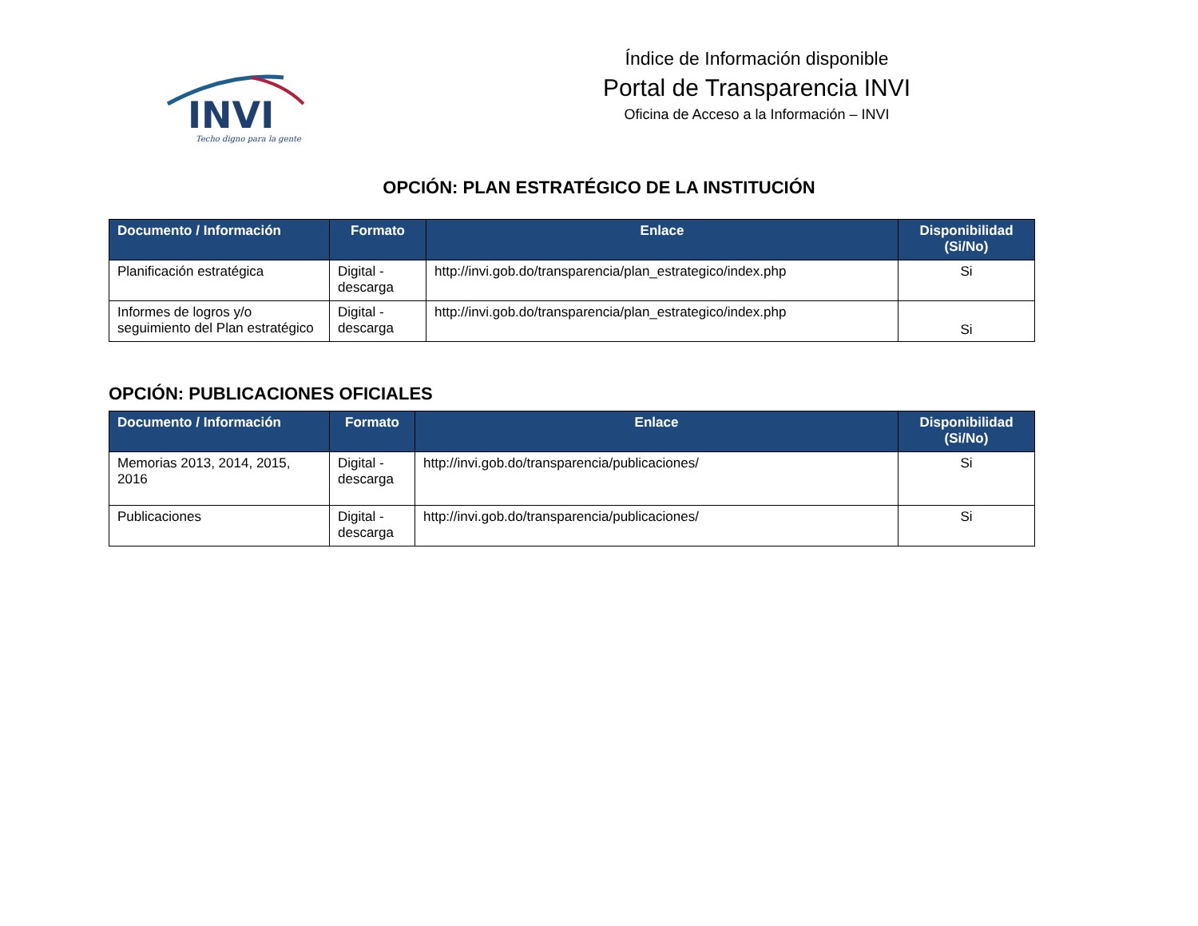INVI
Techo digno para la gente
Índice de Información disponible
Portal de Transparencia INVI
Oficina de Acceso a la Información – INVI
OPCIÓN: PLAN ESTRATÉGICO DE LA INSTITUCIÓN
| Documento / Información | Formato | Enlace | Disponibilidad (Si/No) |
| --- | --- | --- | --- |
| Planificación estratégica | Digital - descarga | http://invi.gob.do/transparencia/plan_estrategico/index.php | Si |
| Informes de logros y/o seguimiento del Plan estratégico | Digital - descarga | http://invi.gob.do/transparencia/plan_estrategico/index.php | Si |
OPCIÓN: PUBLICACIONES OFICIALES
| Documento / Información | Formato | Enlace | Disponibilidad (Si/No) |
| --- | --- | --- | --- |
| Memorias 2013, 2014, 2015, 2016 | Digital - descarga | http://invi.gob.do/transparencia/publicaciones/ | Si |
| Publicaciones | Digital - descarga | http://invi.gob.do/transparencia/publicaciones/ | Si |